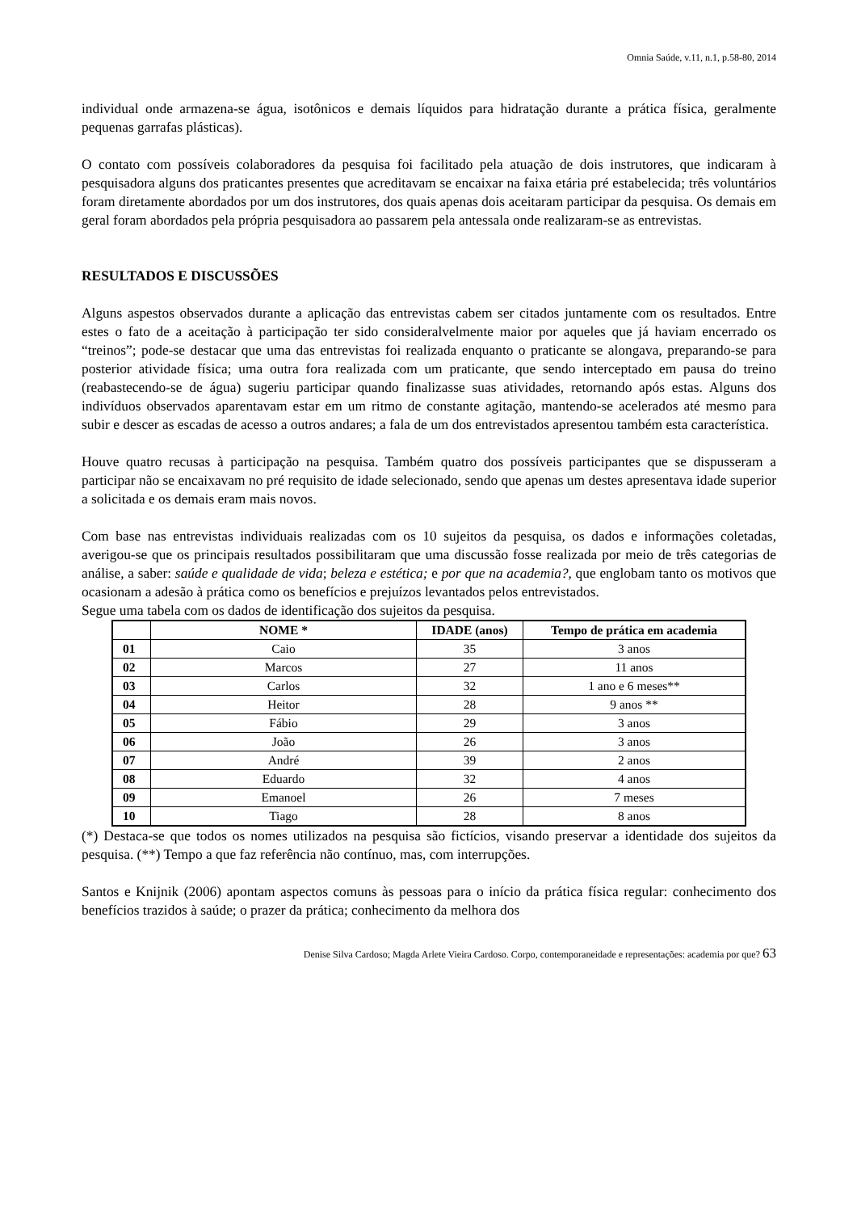Omnia Saúde, v.11, n.1, p.58-80, 2014
individual onde armazena-se água, isotônicos e demais líquidos para hidratação durante a prática física, geralmente pequenas garrafas plásticas).
O contato com possíveis colaboradores da pesquisa foi facilitado pela atuação de dois instrutores, que indicaram à pesquisadora alguns dos praticantes presentes que acreditavam se encaixar na faixa etária pré estabelecida; três voluntários foram diretamente abordados por um dos instrutores, dos quais apenas dois aceitaram participar da pesquisa. Os demais em geral foram abordados pela própria pesquisadora ao passarem pela antessala onde realizaram-se as entrevistas.
RESULTADOS E DISCUSSÕES
Alguns aspestos observados durante a aplicação das entrevistas cabem ser citados juntamente com os resultados. Entre estes o fato de a aceitação à participação ter sido consideralvelmente maior por aqueles que já haviam encerrado os “treinos”; pode-se destacar que uma das entrevistas foi realizada enquanto o praticante se alongava, preparando-se para posterior atividade física; uma outra fora realizada com um praticante, que sendo interceptado em pausa do treino (reabastecendo-se de água) sugeriu participar quando finalizasse suas atividades, retornando após estas. Alguns dos indivíduos observados aparentavam estar em um ritmo de constante agitação, mantendo-se acelerados até mesmo para subir e descer as escadas de acesso a outros andares; a fala de um dos entrevistados apresentou também esta característica.
Houve quatro recusas à participação na pesquisa. Também quatro dos possíveis participantes que se dispusseram a participar não se encaixavam no pré requisito de idade selecionado, sendo que apenas um destes apresentava idade superior a solicitada e os demais eram mais novos.
Com base nas entrevistas individuais realizadas com os 10 sujeitos da pesquisa, os dados e informações coletadas, averigou-se que os principais resultados possibilitaram que uma discussão fosse realizada por meio de três categorias de análise, a saber: saúde e qualidade de vida; beleza e estética; e por que na academia?, que englobam tanto os motivos que ocasionam a adesão à prática como os benefícios e prejuízos levantados pelos entrevistados.
Segue uma tabela com os dados de identificação dos sujeitos da pesquisa.
| | NOME * | IDADE (anos) | Tempo de prática em academia |
| --- | --- | --- | --- |
| 01 | Caio | 35 | 3 anos |
| 02 | Marcos | 27 | 11 anos |
| 03 | Carlos | 32 | 1 ano e 6 meses** |
| 04 | Heitor | 28 | 9 anos ** |
| 05 | Fábio | 29 | 3 anos |
| 06 | João | 26 | 3 anos |
| 07 | André | 39 | 2 anos |
| 08 | Eduardo | 32 | 4 anos |
| 09 | Emanoel | 26 | 7 meses |
| 10 | Tiago | 28 | 8 anos |
(*) Destaca-se que todos os nomes utilizados na pesquisa são fictícios, visando preservar a identidade dos sujeitos da pesquisa. (**) Tempo a que faz referência não contínuo, mas, com interrupções.
Santos e Knijnik (2006) apontam aspectos comuns às pessoas para o início da prática física regular: conhecimento dos benefícios trazidos à saúde; o prazer da prática; conhecimento da melhora dos
Denise Silva Cardoso; Magda Arlete Vieira Cardoso. Corpo, contemporaneidade e representações: academia por que? 63